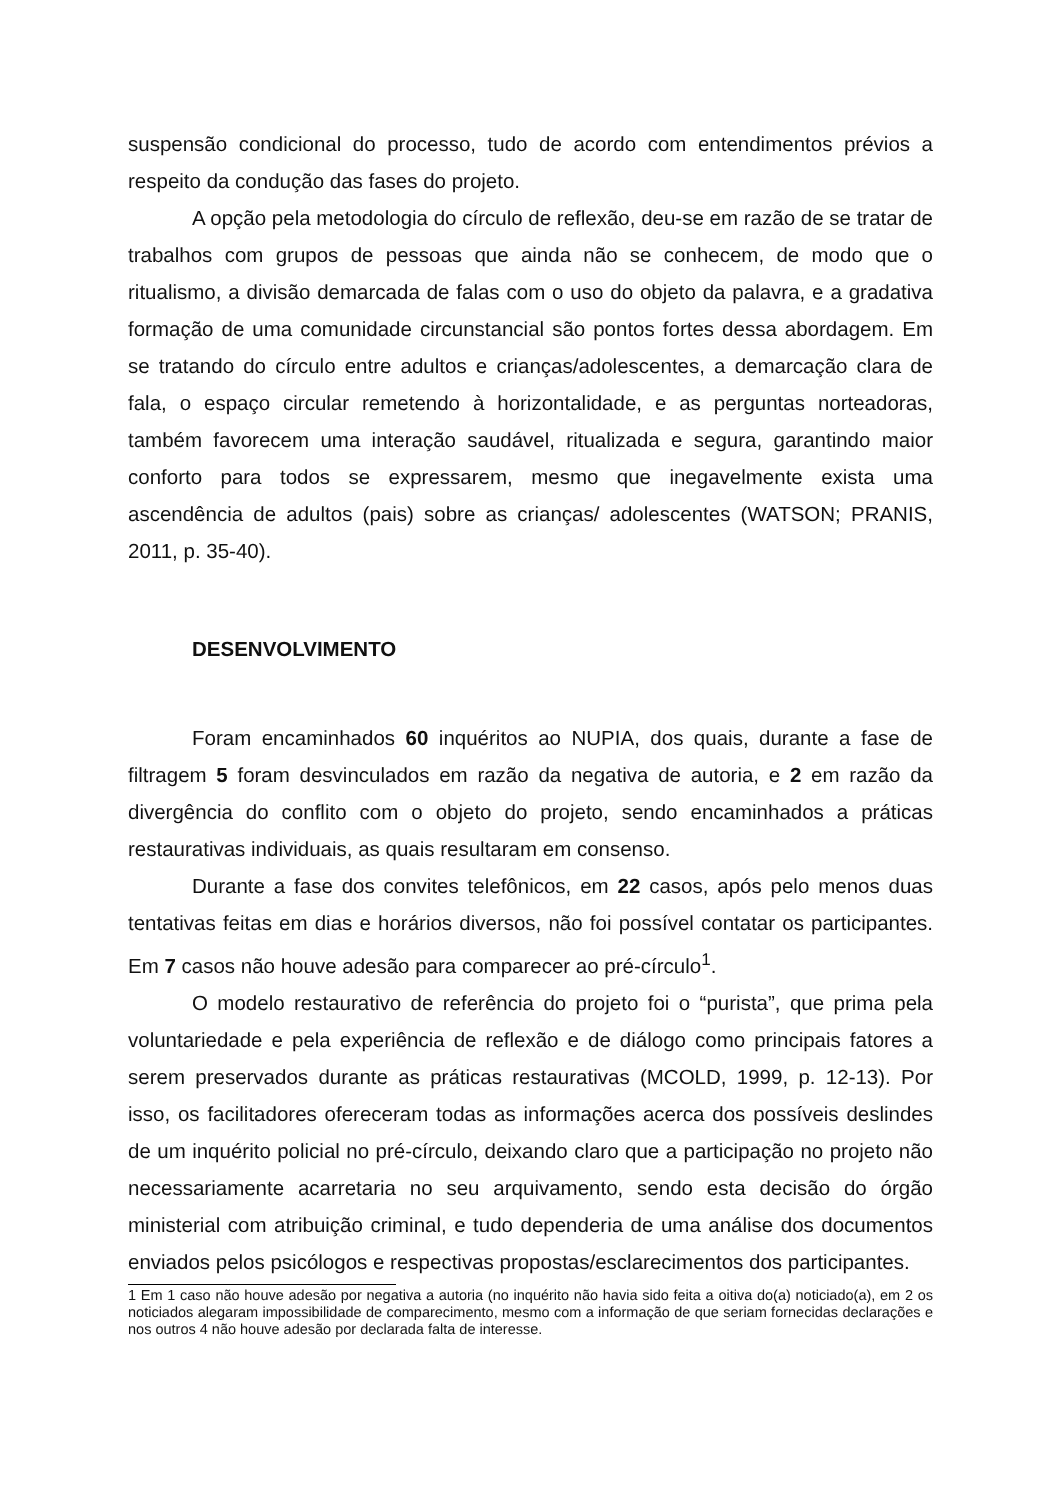suspensão condicional do processo, tudo de acordo com entendimentos prévios a respeito da condução das fases do projeto.
A opção pela metodologia do círculo de reflexão, deu-se em razão de se tratar de trabalhos com grupos de pessoas que ainda não se conhecem, de modo que o ritualismo, a divisão demarcada de falas com o uso do objeto da palavra, e a gradativa formação de uma comunidade circunstancial são pontos fortes dessa abordagem. Em se tratando do círculo entre adultos e crianças/adolescentes, a demarcação clara de fala, o espaço circular remetendo à horizontalidade, e as perguntas norteadoras, também favorecem uma interação saudável, ritualizada e segura, garantindo maior conforto para todos se expressarem, mesmo que inegavelmente exista uma ascendência de adultos (pais) sobre as crianças/ adolescentes (WATSON; PRANIS, 2011, p. 35-40).
DESENVOLVIMENTO
Foram encaminhados 60 inquéritos ao NUPIA, dos quais, durante a fase de filtragem 5 foram desvinculados em razão da negativa de autoria, e 2 em razão da divergência do conflito com o objeto do projeto, sendo encaminhados a práticas restaurativas individuais, as quais resultaram em consenso.
Durante a fase dos convites telefônicos, em 22 casos, após pelo menos duas tentativas feitas em dias e horários diversos, não foi possível contatar os participantes. Em 7 casos não houve adesão para comparecer ao pré-círculo<sup>1</sup>.
O modelo restaurativo de referência do projeto foi o “purista”, que prima pela voluntariedade e pela experiência de reflexão e de diálogo como principais fatores a serem preservados durante as práticas restaurativas (MCOLD, 1999, p. 12-13). Por isso, os facilitadores ofereceram todas as informações acerca dos possíveis deslindes de um inquérito policial no pré-círculo, deixando claro que a participação no projeto não necessariamente acarretaria no seu arquivamento, sendo esta decisão do órgão ministerial com atribuição criminal, e tudo dependeria de uma análise dos documentos enviados pelos psicólogos e respectivas propostas/esclarecimentos dos participantes.
1 Em 1 caso não houve adesão por negativa a autoria (no inquérito não havia sido feita a oitiva do(a) noticiado(a), em 2 os noticiados alegaram impossibilidade de comparecimento, mesmo com a informação de que seriam fornecidas declarações e nos outros 4 não houve adesão por declarada falta de interesse.